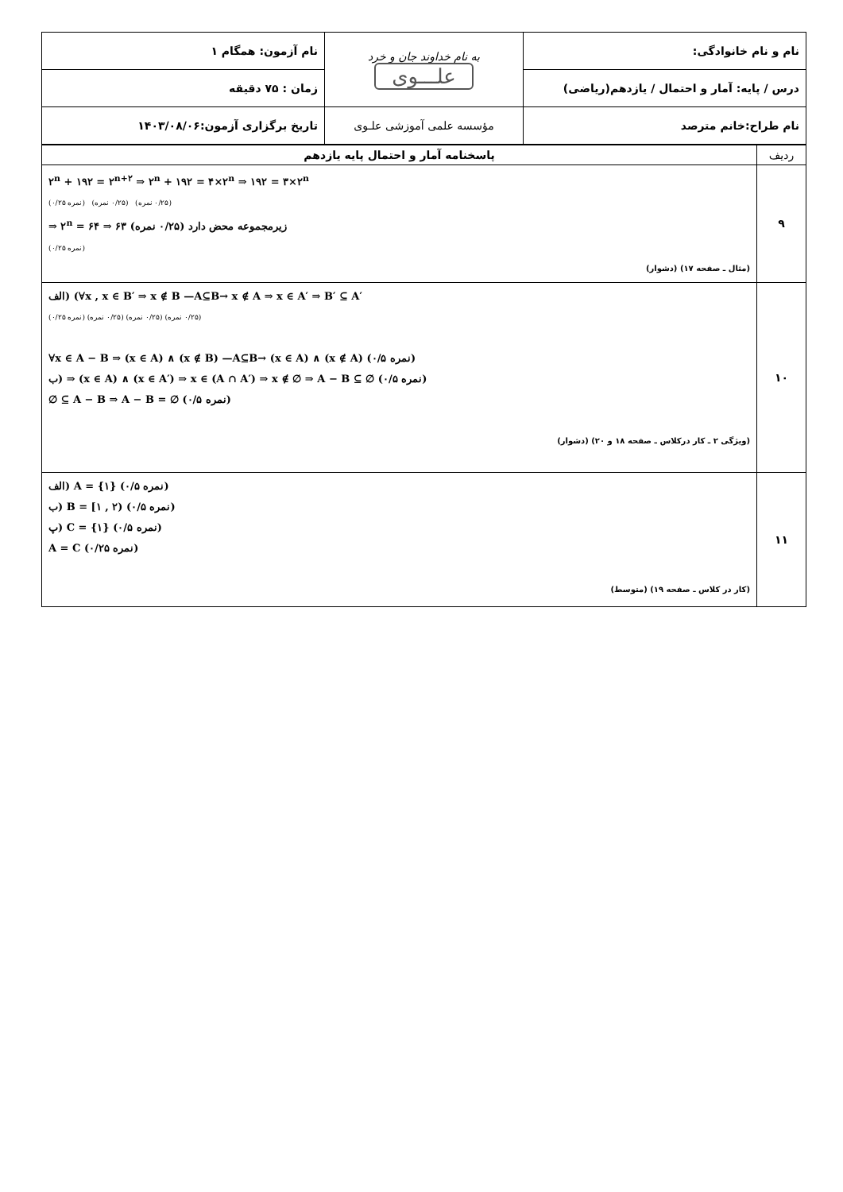| نام و نام خانوادگی: | به نام خداوند جان و خرد علـــوی | نام آزمون: همگام ۱ |
| درس / پایه: آمار و احتمال / یازدهم(ریاضی) | | زمان : ۷۵ دقیقه |
| نام طراح:خانم مترصد | مؤسسه علمی آموزشی علـوی | تاریخ برگزاری آزمون:۱۴۰۳/۰۸/۰۶ |
| ردیف | پاسخنامه آمار و احتمال پایه یازدهم |
| ۹ | ۲<sup>n</sup> + ۱۹۲ = ۲<sup>n+۲</sup> ⇒ ۲<sup>n</sup> + ۱۹۲ = ۴×۲<sup>n</sup> ⇒ ۱۹۲ = ۳×۲<sup>n</sup> (۰/۲۵ نمره) (۰/۲۵ نمره) (۰/۲۵ نمره) ⇒ ۲<sup>n</sup> = ۶۴ ⇒ ۶۳ زیرمجموعه محض دارد (۰/۲۵ نمره) (۰/۲۵ نمره) (مثال ـ صفحه ۱۷) (دشوار) |
| ۱۰ | الف) (∀x , x ∈ B′ ⇒ x ∉ B —A⊆B→ x ∉ A ⇒ x ∈ A′ ⇒ B′ ⊆ A′ (۰/۲۵ نمره) (۰/۲۵ نمره) (۰/۲۵ نمره) (۰/۲۵ نمره) ∀x ∈ A − B ⇒ (x ∈ A) ∧ (x ∉ B) —A⊆B→ (x ∈ A) ∧ (x ∉ A) (۰/۵ نمره) ب) ⇒ (x ∈ A) ∧ (x ∈ A′) ⇒ x ∈ (A ∩ A′) ⇒ x ∉ ∅ ⇒ A − B ⊆ ∅ (۰/۵ نمره) ∅ ⊆ A − B ⇒ A − B = ∅ (۰/۵ نمره) (ویژگی ۲ ـ کار درکلاس ـ صفحه ۱۸ و ۲۰) (دشوار) |
| ۱۱ | الف) A = {۱} (۰/۵ نمره) ب) B = [۱ , ۲) (۰/۵ نمره) پ) C = {۱} (۰/۵ نمره) A = C (۰/۲۵ نمره) (کار در کلاس ـ صفحه ۱۹) (متوسط) |